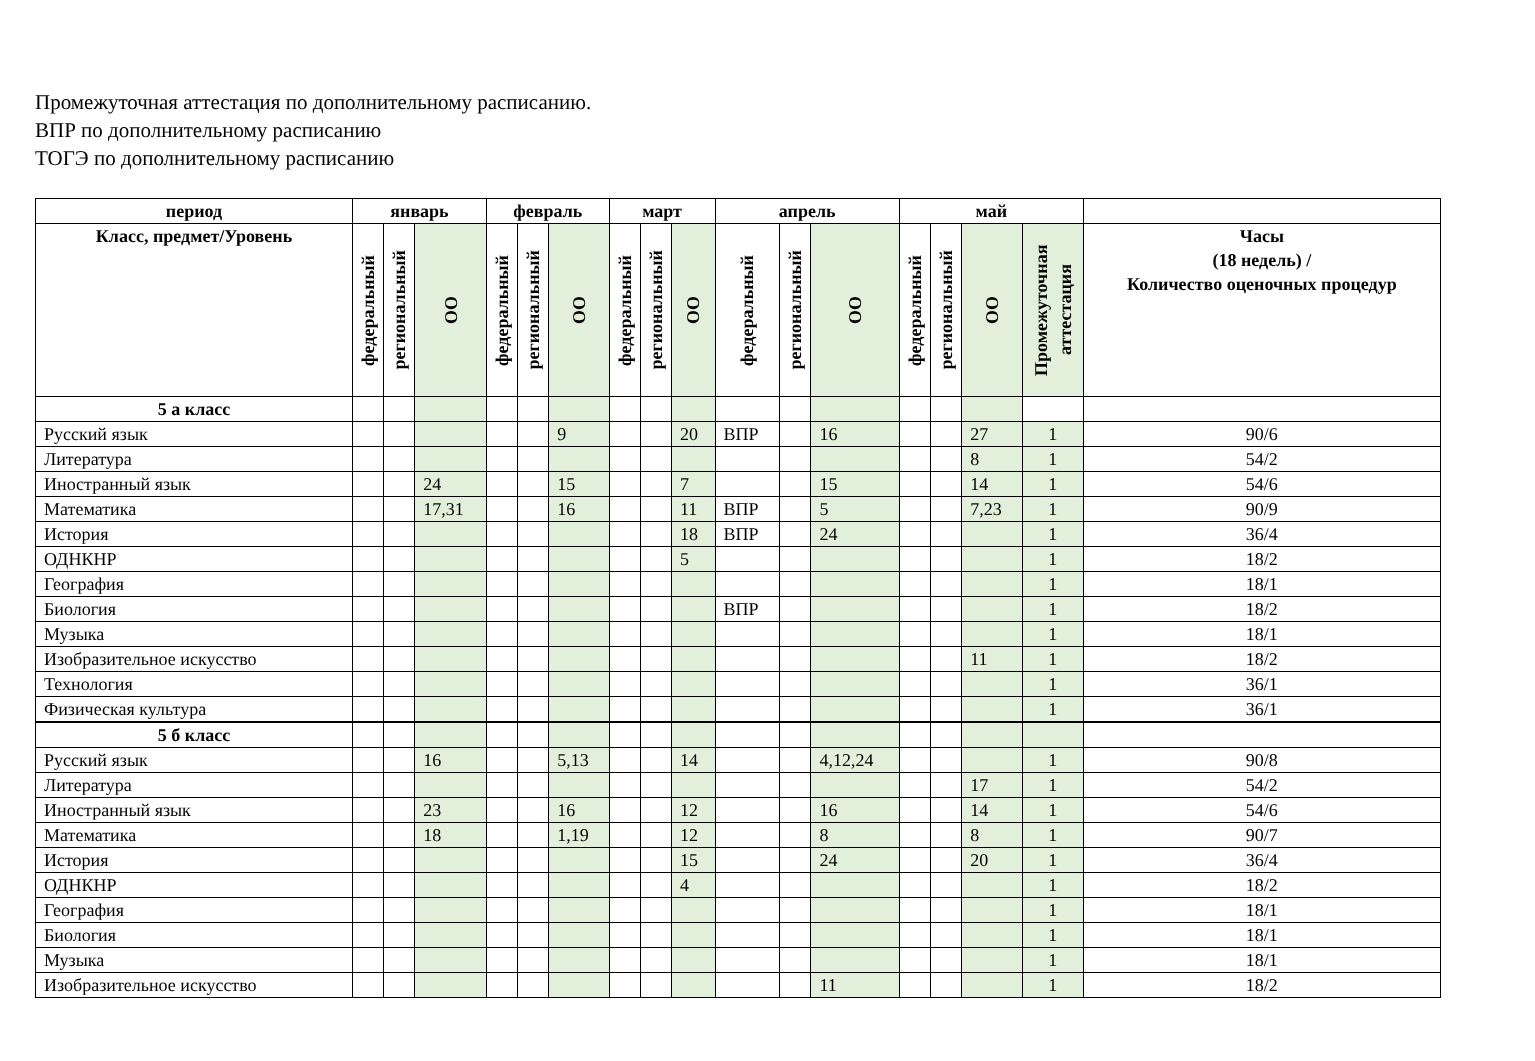Промежуточная аттестация по дополнительному расписанию.
ВПР по дополнительному расписанию
ТОГЭ по дополнительному расписанию
| период | январь | | | февраль | | | март | | | апрель | | | май | | | | |
| --- | --- | --- | --- | --- | --- | --- | --- | --- | --- | --- | --- | --- | --- | --- | --- | --- | --- |
| Класс, предмет/Уровень | федеральный | региональный | ОО | федеральный | региональный | ОО | федеральный | региональный | ОО | федеральный | региональный | ОО | федеральный | региональный | ОО | Промежуточная аттестация | Часы (18 недель) / Количество оценочных процедур |
| 5 а класс | | | | | | | | | | | | | | | | | |
| Русский язык | | | | | | 9 | | | 20 | ВПР | | 16 | | | 27 | 1 | 90/6 |
| Литература | | | | | | | | | | | | | | | 8 | 1 | 54/2 |
| Иностранный язык | | | 24 | | | 15 | | | 7 | | | 15 | | | 14 | 1 | 54/6 |
| Математика | | | 17,31 | | | 16 | | | 11 | ВПР | | 5 | | | 7,23 | 1 | 90/9 |
| История | | | | | | | | | 18 | ВПР | | 24 | | | | 1 | 36/4 |
| ОДНКНР | | | | | | | | | 5 | | | | | | | 1 | 18/2 |
| География | | | | | | | | | | | | | | | | 1 | 18/1 |
| Биология | | | | | | | | | | ВПР | | | | | | 1 | 18/2 |
| Музыка | | | | | | | | | | | | | | | | 1 | 18/1 |
| Изобразительное искусство | | | | | | | | | | | | | | | 11 | 1 | 18/2 |
| Технология | | | | | | | | | | | | | | | | 1 | 36/1 |
| Физическая культура | | | | | | | | | | | | | | | | 1 | 36/1 |
| 5 б класс | | | | | | | | | | | | | | | | | |
| Русский язык | | | 16 | | | 5,13 | | | 14 | | | 4,12,24 | | | | 1 | 90/8 |
| Литература | | | | | | | | | | | | | | | 17 | 1 | 54/2 |
| Иностранный язык | | | 23 | | | 16 | | | 12 | | | 16 | | | 14 | 1 | 54/6 |
| Математика | | | 18 | | | 1,19 | | | 12 | | | 8 | | | 8 | 1 | 90/7 |
| История | | | | | | | | | 15 | | | 24 | | | 20 | 1 | 36/4 |
| ОДНКНР | | | | | | | | | 4 | | | | | | | 1 | 18/2 |
| География | | | | | | | | | | | | | | | | 1 | 18/1 |
| Биология | | | | | | | | | | | | | | | | 1 | 18/1 |
| Музыка | | | | | | | | | | | | | | | | 1 | 18/1 |
| Изобразительное искусство | | | | | | | | | | | | 11 | | | | 1 | 18/2 |